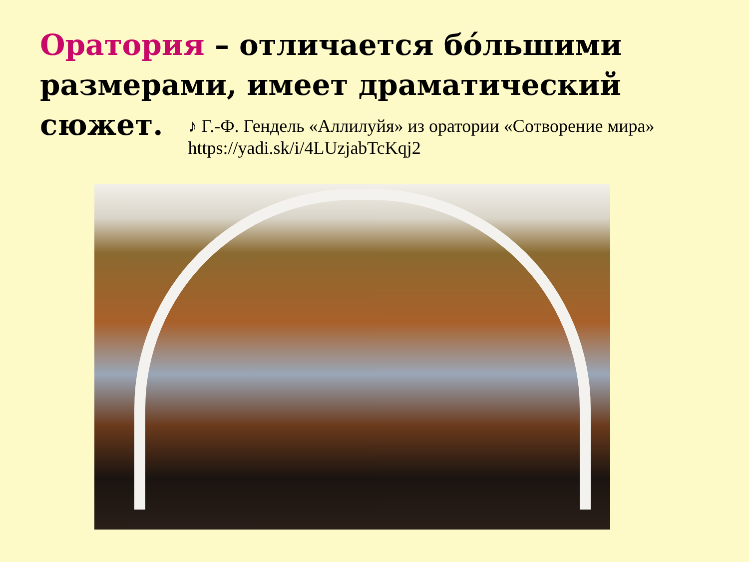Оратория – отличается бóльшими размерами, имеет драматический
сюжет.
♪ Г.-Ф. Гендель «Аллилуйя» из оратории «Сотворение мира»
https://yadi.sk/i/4LUzjabTcKqj2